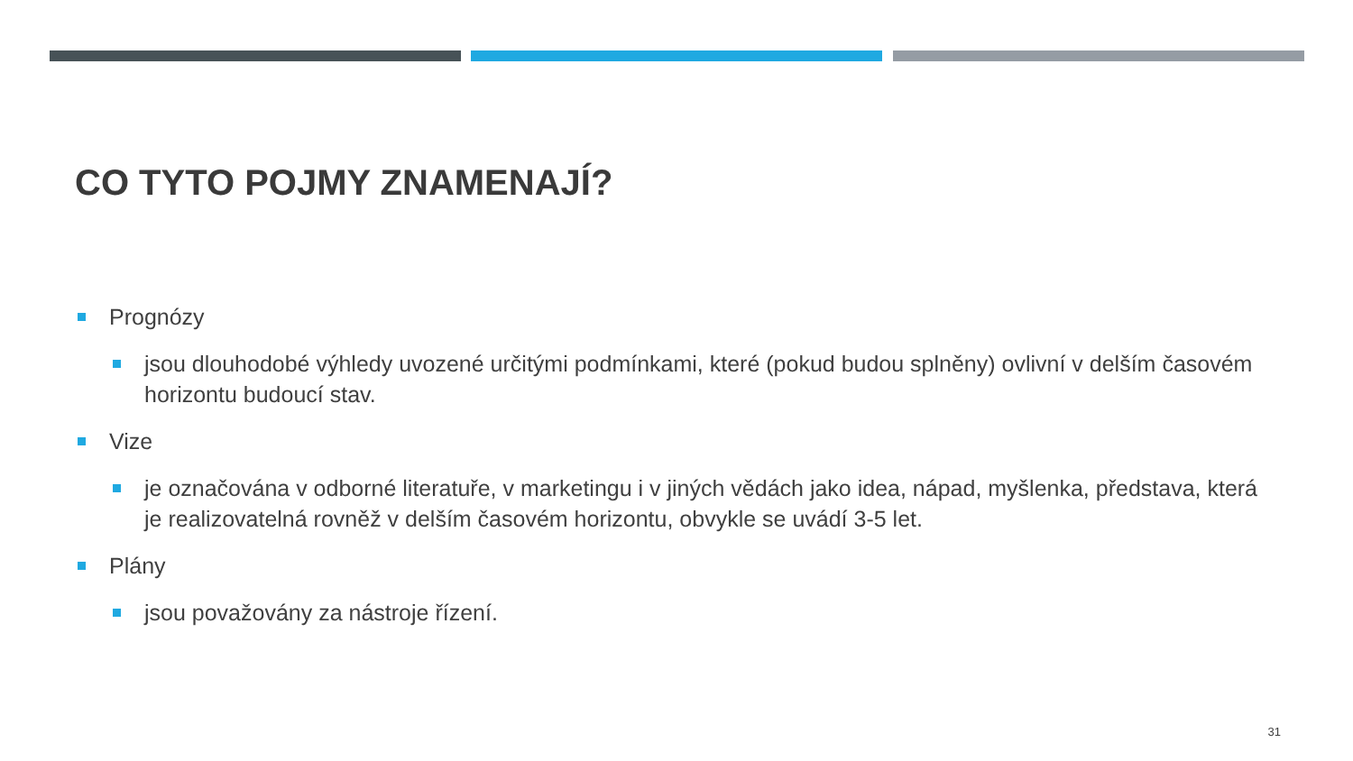CO TYTO POJMY ZNAMENAJÍ?
Prognózy
jsou dlouhodobé výhledy uvozené určitými podmínkami, které (pokud budou splněny) ovlivní v delším časovém horizontu budoucí stav.
Vize
je označována v odborné literatuře, v marketingu i v jiných vědách jako idea, nápad, myšlenka, představa, která je realizovatelná rovněž v delším časovém horizontu, obvykle se uvádí 3-5 let.
Plány
jsou považovány za nástroje řízení.
31